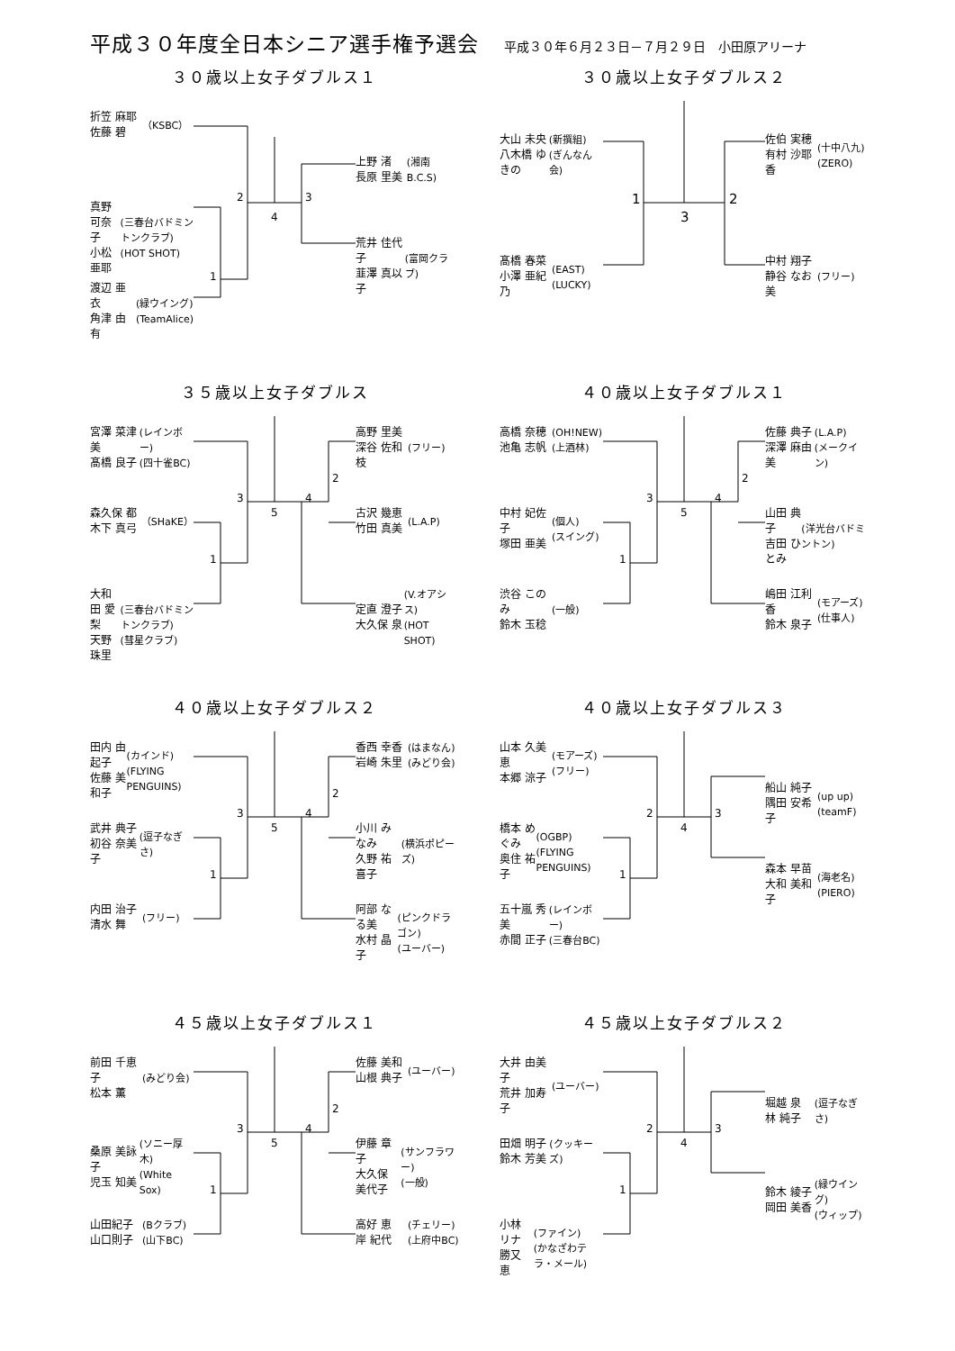平成３０年度全日本シニア選手権予選会
平成３０年６月２３日－７月２９日　小田原アリーナ
３０歳以上女子ダブルス１
折笠 麻耶
佐藤 碧
（KSBC）
真野 可奈子
小松 亜耶
(三春台バドミントンクラブ)
(HOT SHOT)
渡辺 亜衣
角津 由有
(緑ウイング)
(TeamAlice)
2
1
4
3
上野 渚
長原 里美
(湘南B.C.S)
荒井 佳代子
韮澤 真以子
(富岡クラブ)
３０歳以上女子ダブルス２
大山 未央
八木橋 ゆきの
(新撰組)
(ぎんなん会)
髙橋 春菜
小澤 亜紀乃
(EAST)
(LUCKY)
1
3
2
佐伯 実穂
有村 沙耶香
(十中八九)
(ZERO)
中村 翔子
静谷 なお美
(フリー)
３５歳以上女子ダブルス
宮澤 菜津美
髙橋 良子
(レインボー)
(四十雀BC)
森久保 都
木下 真弓
（SHaKE）
大和田 愛梨
天野 珠里
(三春台バドミントンクラブ)
(彗星クラブ)
3
1
5
4
2
高野 里美
深谷 佐和枝
(フリー)
古沢 幾恵
竹田 真美
(L.A.P)
定直 澄子
大久保 泉
(V.オアシス)
(HOT SHOT)
４０歳以上女子ダブルス１
高橋 奈穂
池亀 志帆
(OH!NEW)
(上酒林)
中村 妃佐子
塚田 亜美
(個人)
(スイング)
渋谷 このみ
鈴木 玉稔
(一般)
3
1
5
4
2
佐藤 典子
深澤 麻由美
(L.A.P)
(メークイン)
山田 典子
吉田 ひとみ
(洋光台バドミントン)
嶋田 江利香
鈴木 泉子
(モアーズ)
(仕事人)
４０歳以上女子ダブルス２
田内 由起子
佐藤 美和子
(カインド)
(FLYING PENGUINS)
武井 典子
初谷 奈美子
(逗子なぎさ)
内田 治子
清水 舞
(フリー)
3
1
5
4
2
香西 幸香
岩崎 朱里
(はまなん)
(みどり会)
小川 みなみ
久野 祐喜子
(横浜ポピーズ)
阿部 なる美
水村 晶子
(ピンクドラゴン)
(ユーバー)
４０歳以上女子ダブルス３
山本 久美恵
本郷 涼子
(モアーズ)
(フリー)
橋本 めぐみ
奥住 祐子
(OGBP)
(FLYING PENGUINS)
五十嵐 秀美
赤間 正子
(レインボー)
(三春台BC)
2
1
4
3
船山 純子
隅田 安希子
(up up)
(teamF)
森本 早苗
大和 美和子
(海老名)
(PIERO)
４５歳以上女子ダブルス１
前田 千恵子
松本 薫
(みどり会)
桑原 美詠子
児玉 知美
(ソニー厚木)
(White Sox)
山田紀子
山口則子
(Bクラブ)
(山下BC)
3
1
5
4
2
佐藤 美和
山根 典子
(ユーバー)
伊藤 章子
大久保 美代子
(サンフラワー)
(一般)
高好 恵
岸 紀代
(チェリー)
(上府中BC)
４５歳以上女子ダブルス２
大井 由美子
荒井 加寿子
(ユーバー)
田畑 明子
鈴木 芳美
(クッキーズ)
小林 リナ
勝又 恵
(ファイン)
(かなざわテラ・メール)
2
1
4
3
堀越 泉
林 純子
(逗子なぎさ)
鈴木 綾子
岡田 美香
(緑ウイング)
(ウィップ)